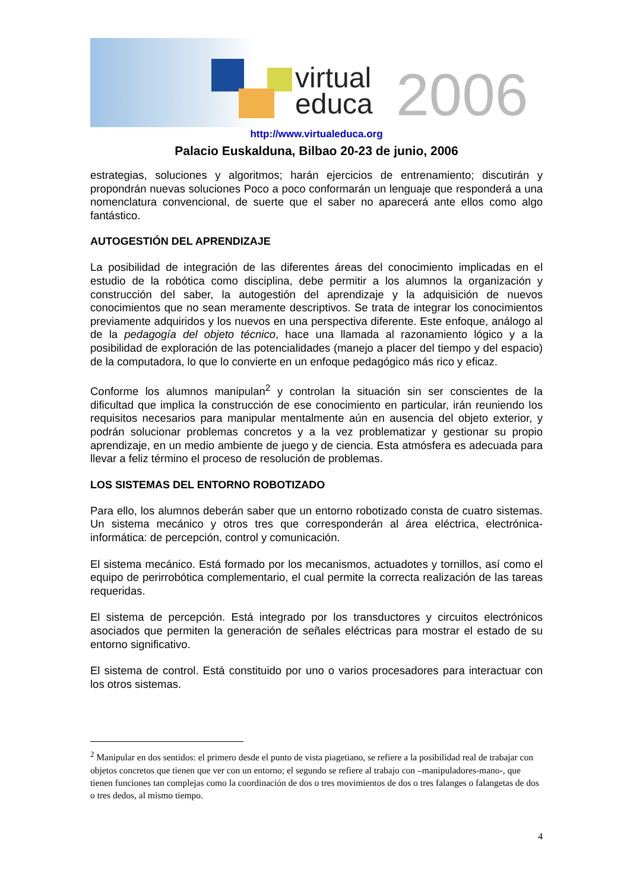virtual
educa
2006
http://www.virtualeduca.org
Palacio Euskalduna, Bilbao 20-23 de junio, 2006
estrategias, soluciones y algoritmos; harán ejercicios de entrenamiento; discutirán y propondrán nuevas soluciones Poco a poco conformarán un lenguaje que responderá a una nomenclatura convencional, de suerte que el saber no aparecerá ante ellos como algo fantástico.
AUTOGESTIÓN DEL APRENDIZAJE
La posibilidad de integración de las diferentes áreas del conocimiento implicadas en el estudio de la robótica como disciplina, debe permitir a los alumnos la organización y construcción del saber, la autogestión del aprendizaje y la adquisición de nuevos conocimientos que no sean meramente descriptivos. Se trata de integrar los conocimientos previamente adquiridos y los nuevos en una perspectiva diferente. Este enfoque, análogo al de la pedagogía del objeto técnico, hace una llamada al razonamiento lógico y a la posibilidad de exploración de las potencialidades (manejo a placer del tiempo y del espacio) de la computadora, lo que lo convierte en un enfoque pedagógico más rico y eficaz.
Conforme los alumnos manipulan<sup>2</sup> y controlan la situación sin ser conscientes de la dificultad que implica la construcción de ese conocimiento en particular, irán reuniendo los requisitos necesarios para manipular mentalmente aún en ausencia del objeto exterior, y podrán solucionar problemas concretos y a la vez problematizar y gestionar su propio aprendizaje, en un medio ambiente de juego y de ciencia. Esta atmósfera es adecuada para llevar a feliz término el proceso de resolución de problemas.
LOS SISTEMAS DEL ENTORNO ROBOTIZADO
Para ello, los alumnos deberán saber que un entorno robotizado consta de cuatro sistemas. Un sistema mecánico y otros tres que corresponderán al área eléctrica, electrónica-informática: de percepción, control y comunicación.
El sistema mecánico. Está formado por los mecanismos, actuadotes y tornillos, así como el equipo de perirrobótica complementario, el cual permite la correcta realización de las tareas requeridas.
El sistema de percepción. Está integrado por los transductores y circuitos electrónicos asociados que permiten la generación de señales eléctricas para mostrar el estado de su entorno significativo.
El sistema de control. Está constituido por uno o varios procesadores para interactuar con los otros sistemas.
<sup>2</sup> Manipular en dos sentidos: el primero desde el punto de vista piagetiano, se refiere a la posibilidad real de trabajar con objetos concretos que tienen que ver con un entorno; el segundo se refiere al trabajo con –manipuladores-mano-, que tienen funciones tan complejas como la coordinación de dos o tres movimientos de dos o tres falanges o falangetas de dos o tres dedos, al mismo tiempo.
4